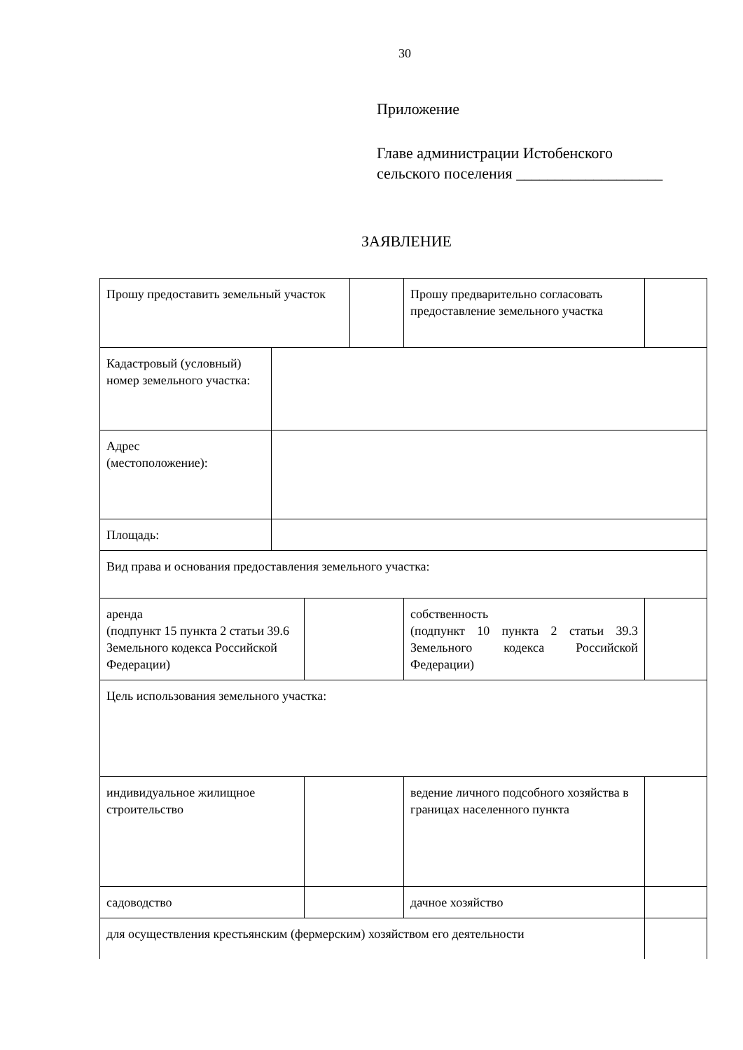30
Приложение
Главе администрации Истобенского
сельского поселения ___________________
ЗАЯВЛЕНИЕ
| Прошу предоставить земельный участок | | | | Прошу предварительно согласовать предоставление земельного участка | |
| Кадастровый (условный) номер земельного участка: | | | | | |
| Адрес (местоположение): | | | | | |
| Площадь: | | | | | |
| Вид права и основания предоставления земельного участка: | | | | | |
| аренда (подпункт 15 пункта 2 статьи 39.6 Земельного кодекса Российской Федерации) | | | | собственность (подпункт 10 пункта 2 статьи 39.3 Земельного кодекса Российской Федерации) | |
| Цель использования земельного участка: | | | | | |
| индивидуальное жилищное строительство | | | | ведение личного подсобного хозяйства в границах населенного пункта | |
| садоводство | | | | дачное хозяйство | |
| для осуществления крестьянским (фермерским) хозяйством его деятельности | | | | | |